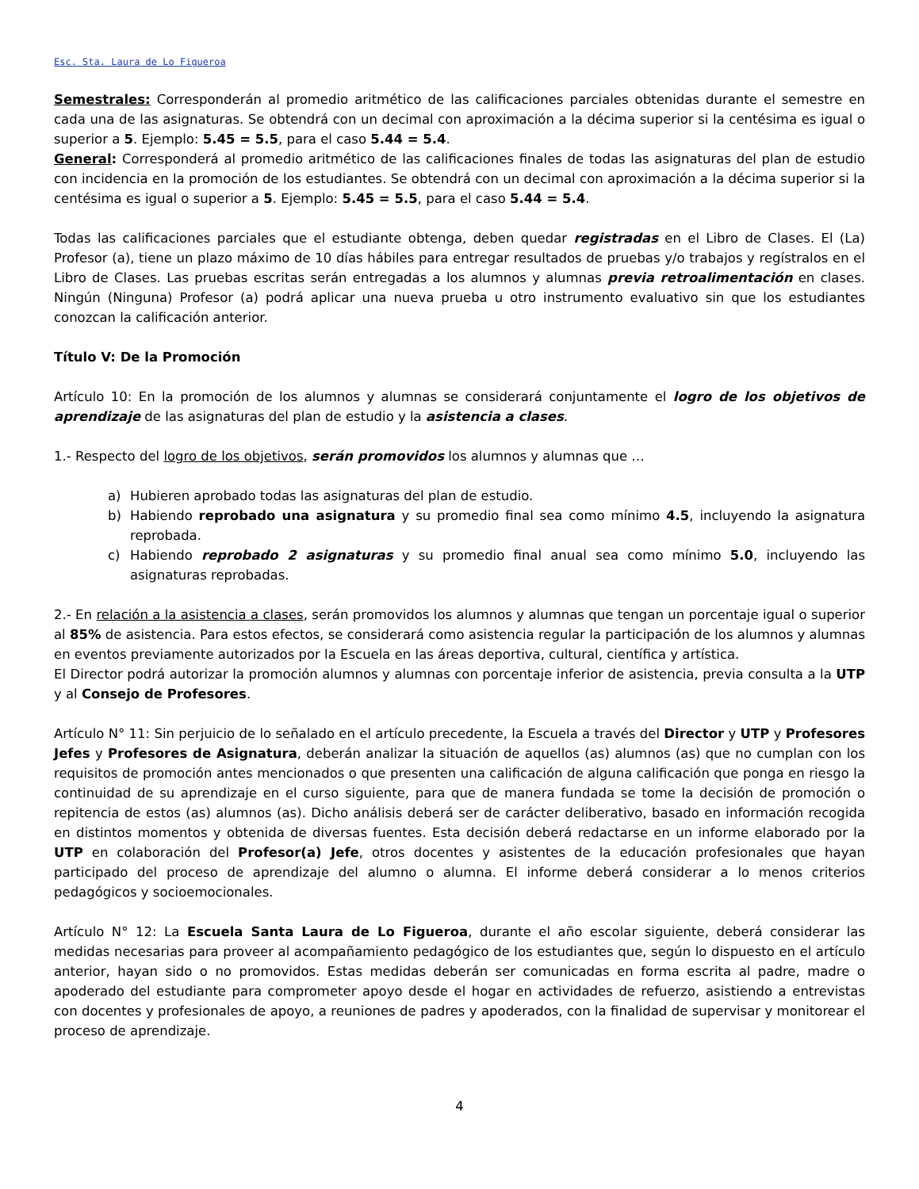Esc. Sta. Laura de Lo Figueroa
Semestrales: Corresponderán al promedio aritmético de las calificaciones parciales obtenidas durante el semestre en cada una de las asignaturas. Se obtendrá con un decimal con aproximación a la décima superior si la centésima es igual o superior a 5. Ejemplo: 5.45 = 5.5, para el caso 5.44 = 5.4.
General: Corresponderá al promedio aritmético de las calificaciones finales de todas las asignaturas del plan de estudio con incidencia en la promoción de los estudiantes. Se obtendrá con un decimal con aproximación a la décima superior si la centésima es igual o superior a 5. Ejemplo: 5.45 = 5.5, para el caso 5.44 = 5.4.
Todas las calificaciones parciales que el estudiante obtenga, deben quedar registradas en el Libro de Clases. El (La) Profesor (a), tiene un plazo máximo de 10 días hábiles para entregar resultados de pruebas y/o trabajos y regístralos en el Libro de Clases. Las pruebas escritas serán entregadas a los alumnos y alumnas previa retroalimentación en clases. Ningún (Ninguna) Profesor (a) podrá aplicar una nueva prueba u otro instrumento evaluativo sin que los estudiantes conozcan la calificación anterior.
Título V: De la Promoción
Artículo 10: En la promoción de los alumnos y alumnas se considerará conjuntamente el logro de los objetivos de aprendizaje de las asignaturas del plan de estudio y la asistencia a clases.
1.- Respecto del logro de los objetivos, serán promovidos los alumnos y alumnas que …
a) Hubieren aprobado todas las asignaturas del plan de estudio.
b) Habiendo reprobado una asignatura y su promedio final sea como mínimo 4.5, incluyendo la asignatura reprobada.
c) Habiendo reprobado 2 asignaturas y su promedio final anual sea como mínimo 5.0, incluyendo las asignaturas reprobadas.
2.- En relación a la asistencia a clases, serán promovidos los alumnos y alumnas que tengan un porcentaje igual o superior al 85% de asistencia. Para estos efectos, se considerará como asistencia regular la participación de los alumnos y alumnas en eventos previamente autorizados por la Escuela en las áreas deportiva, cultural, científica y artística.
El Director podrá autorizar la promoción alumnos y alumnas con porcentaje inferior de asistencia, previa consulta a la UTP y al Consejo de Profesores.
Artículo N° 11: Sin perjuicio de lo señalado en el artículo precedente, la Escuela a través del Director y UTP y Profesores Jefes y Profesores de Asignatura, deberán analizar la situación de aquellos (as) alumnos (as) que no cumplan con los requisitos de promoción antes mencionados o que presenten una calificación de alguna calificación que ponga en riesgo la continuidad de su aprendizaje en el curso siguiente, para que de manera fundada se tome la decisión de promoción o repitencia de estos (as) alumnos (as). Dicho análisis deberá ser de carácter deliberativo, basado en información recogida en distintos momentos y obtenida de diversas fuentes. Esta decisión deberá redactarse en un informe elaborado por la UTP en colaboración del Profesor(a) Jefe, otros docentes y asistentes de la educación profesionales que hayan participado del proceso de aprendizaje del alumno o alumna. El informe deberá considerar a lo menos criterios pedagógicos y socioemocionales.
Artículo N° 12: La Escuela Santa Laura de Lo Figueroa, durante el año escolar siguiente, deberá considerar las medidas necesarias para proveer al acompañamiento pedagógico de los estudiantes que, según lo dispuesto en el artículo anterior, hayan sido o no promovidos. Estas medidas deberán ser comunicadas en forma escrita al padre, madre o apoderado del estudiante para comprometer apoyo desde el hogar en actividades de refuerzo, asistiendo a entrevistas con docentes y profesionales de apoyo, a reuniones de padres y apoderados, con la finalidad de supervisar y monitorear el proceso de aprendizaje.
4